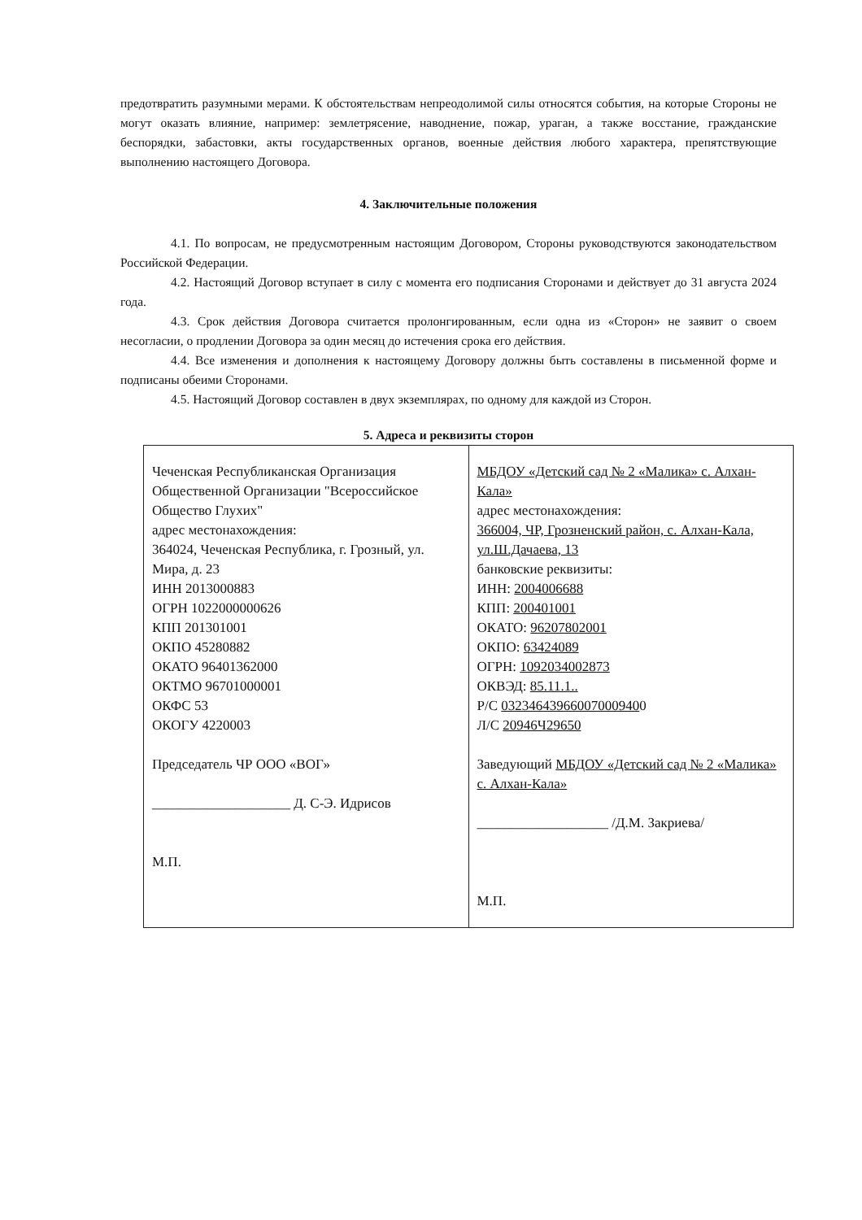предотвратить разумными мерами. К обстоятельствам непреодолимой силы относятся события, на которые Стороны не могут оказать влияние, например: землетрясение, наводнение, пожар, ураган, а также восстание, гражданские беспорядки, забастовки, акты государственных органов, военные действия любого характера, препятствующие выполнению настоящего Договора.
4. Заключительные положения
4.1. По вопросам, не предусмотренным настоящим Договором, Стороны руководствуются законодательством Российской Федерации.
4.2. Настоящий Договор вступает в силу с момента его подписания Сторонами и действует до 31 августа 2024 года.
4.3. Срок действия Договора считается пролонгированным, если одна из «Сторон» не заявит о своем несогласии, о продлении Договора за один месяц до истечения срока его действия.
4.4. Все изменения и дополнения к настоящему Договору должны быть составлены в письменной форме и подписаны обеими Сторонами.
4.5. Настоящий Договор составлен в двух экземплярах, по одному для каждой из Сторон.
5. Адреса и реквизиты сторон
| Чеченская Республиканская Организация Общественной Организации "Всероссийское Общество Глухих" адрес местонахождения: 364024, Чеченская Республика, г. Грозный, ул. Мира, д. 23 ИНН 2013000883 ОГРН 1022000000626 КПП 201301001 ОКПО 45280882 ОКАТО 96401362000 ОКТМО 96701000001 ОКФС 53 ОКОГУ 4220003 Председатель ЧР ООО «ВОГ» ____________________ Д. С-Э. Идрисов М.П. | МБДОУ «Детский сад № 2 «Малика» с. Алхан-Кала» адрес местонахождения: 366004, ЧР, Грозненский район, с. Алхан-Кала, ул.Ш.Дачаева, 13 банковские реквизиты: ИНН: 2004006688 КПП: 200401001 ОКАТО: 96207802001 ОКПО: 63424089 ОГРН: 1092034002873 ОКВЭД: 85.11.1.. Р/С 03234643966007000940 0 Л/С 20946Ч29650 Заведующий МБДОУ «Детский сад № 2 «Малика» с. Алхан-Кала» ___________________ /Д.М. Закриева/ М.П. |